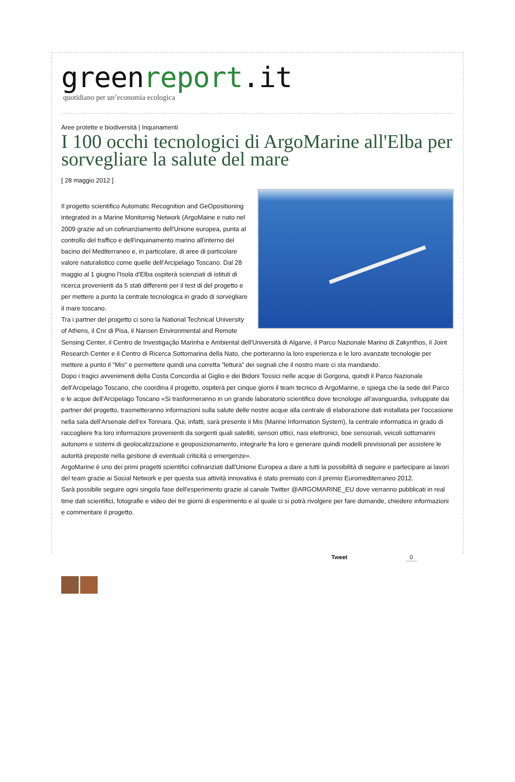greenreport.it
quotidiano per un’economia ecologica
Aree protette e biodiversità | Inquinamenti
I 100 occhi tecnologici di ArgoMarine all'Elba per sorvegliare la salute del mare
[ 28 maggio 2012 ]
Il progetto scientifico Automatic Recognition and GeOpositioning integrated in a Marine Monitornig Network (ArgoMaine e nato nel 2009 grazie ad un cofinanziamento dell'Unione europea, punta al controllo del traffico e dell'inquinamento marino all'interno del bacino del Mediterraneo e, in particolare, di aree di particolare valore naturalistico come quelle dell'Arcipelago Toscano. Dal 28 maggio al 1 giugno l'Isola d'Elba ospiterà scienziati di istituti di ricerca provenienti da 5 stati differenti per il test di del progetto e per mettere a punto la centrale tecnologica in grado di sorvegliare il mare toscano.
Tra i partner del progetto ci sono la National Technical University of Athens, il Cnr di Pisa, il Nansen Environmental and Remote Sensing Center, il Centro de Investigação Marinha e Ambiental dell'Università di Algarve, il Parco Nazionale Marino di Zakynthos, il Joint Research Center e il Centro di Ricerca Sottomarina della Nato, che porteranno la loro esperienza e le loro avanzate tecnologie per mettere a punto il "Mis" e permettere quindi una corretta "lettura" dei segnali che il nostro mare ci sta mandando.
Dopo i tragici avvenimenti della Costa Concordia al Giglio e dei Bidoni Tossici nelle acque di Gorgona, quindi il Parco Nazionale dell'Arcipelago Toscano, che coordina il progetto, ospiterà per cinque giorni il team tecnico di ArgoMarine, e spiega che la sede del Parco e le acque dell'Arcipelago Toscano «Si trasformeranno in un grande laboratorio scientifico dove tecnologie all'avanguardia, sviluppate dai partner del progetto, trasmetteranno informazioni sulla salute delle nostre acque alla centrale di elaborazione dati installata per l'occasione nella sala dell'Arsenale dell'ex Tonnara. Qui, infatti, sarà presente il Mis (Marine Information System), la centrale informatica in grado di raccogliere fra loro informazioni provenienti da sorgenti quali satelliti, sensori ottici, nasi elettronici, boe sensoriali, veicoli sottomarini autonomi e sistemi di geolocalizzazione e geoposizionamento, integrarle fra loro e generare quindi modelli previsionali per assistere le autorità preposte nella gestione di eventuali criticità o emergenze».
ArgoMarine è uno dei primi progetti scientifici cofinanziati dall'Unione Europea a dare a tutti la possibilità di seguire e partecipare ai lavori del team grazie ai Social Network e per questa sua attività innovativa è stato premiato con il premio Euromediterraneo 2012.
Sarà possibile seguire ogni singola fase dell'esperimento grazie al canale Twitter @ARGOMARINE_EU dove verranno pubblicati in real time dati scientifici, fotografie e video dei tre giorni di esperimento e al quale ci si potrà rivolgere per fare domande, chiedere informazioni e commentare il progetto.
Tweet 0